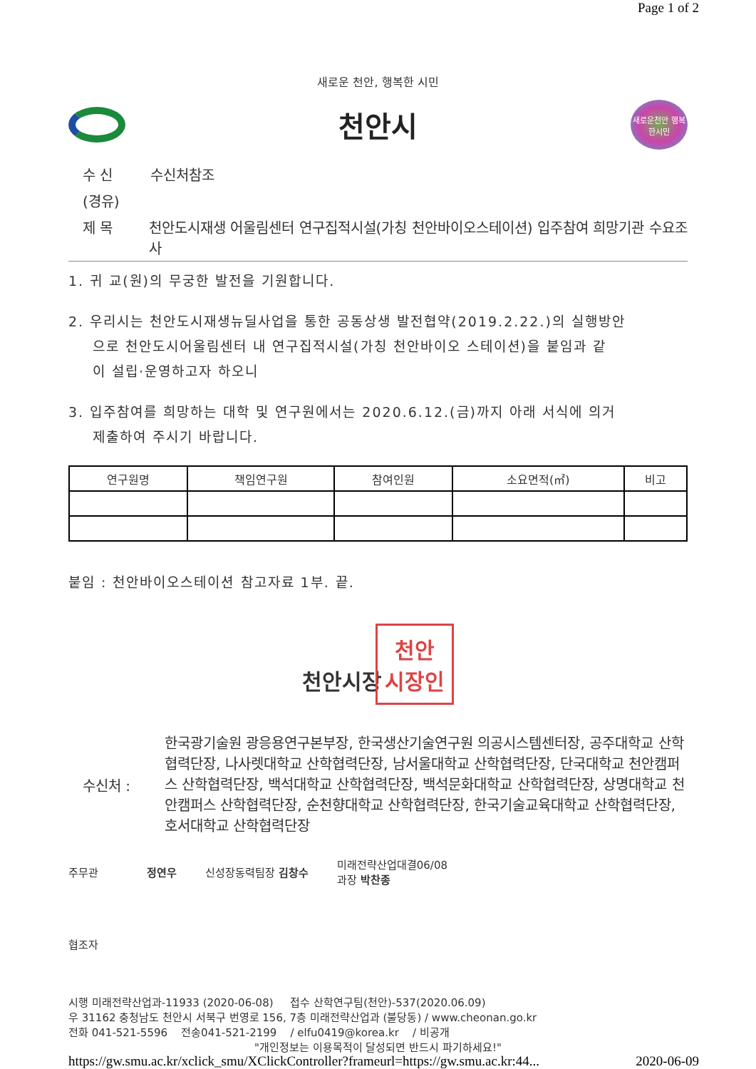Page 1 of 2
새로운 천안, 행복한 시민
천안시
새로운천안 행복한시민
수 신 수신처참조
(경유)
제 목 천안도시재생 어울림센터 연구집적시설(가칭 천안바이오스테이션) 입주참여 희망기관 수요조사
1. 귀 교(원)의 무궁한 발전을 기원합니다.
2. 우리시는 천안도시재생뉴딜사업을 통한 공동상생 발전협약(2019.2.22.)의 실행방안
으로 천안도시어울림센터 내 연구집적시설(가칭 천안바이오 스테이션)을 붙임과 같
이 설립·운영하고자 하오니
3. 입주참여를 희망하는 대학 및 연구원에서는 2020.6.12.(금)까지 아래 서식에 의거
제출하여 주시기 바랍니다.
| 연구원명 | 책임연구원 | 참여인원 | 소요면적(㎡) | 비고 |
| --- | --- | --- | --- | --- |
붙임 : 천안바이오스테이션 참고자료 1부. 끝.
천안시장 천안
시장인
수신처 :
한국광기술원 광응용연구본부장, 한국생산기술연구원 의공시스템센터장, 공주대학교 산학협력단장, 나사렛대학교 산학협력단장, 남서울대학교 산학협력단장, 단국대학교 천안캠퍼스 산학협력단장, 백석대학교 산학협력단장, 백석문화대학교 산학협력단장, 상명대학교 천안캠퍼스 산학협력단장, 순천향대학교 산학협력단장, 한국기술교육대학교 산학협력단장, 호서대학교 산학협력단장
주무관 정연우 신성장동력팀장 김창수 미래전략산업대결06/08
과장 박찬종
협조자
시행 미래전략산업과-11933 (2020-06-08) 접수 산학연구팀(천안)-537(2020.06.09)
우 31162 충청남도 천안시 서북구 번영로 156, 7층 미래전략산업과 (불당동) / www.cheonan.go.kr
전화 041-521-5596 전송041-521-2199 / elfu0419@korea.kr / 비공개
"개인정보는 이용목적이 달성되면 반드시 파기하세요!"
https://gw.smu.ac.kr/xclick_smu/XClickController?frameurl=https://gw.smu.ac.kr:44... 2020-06-09